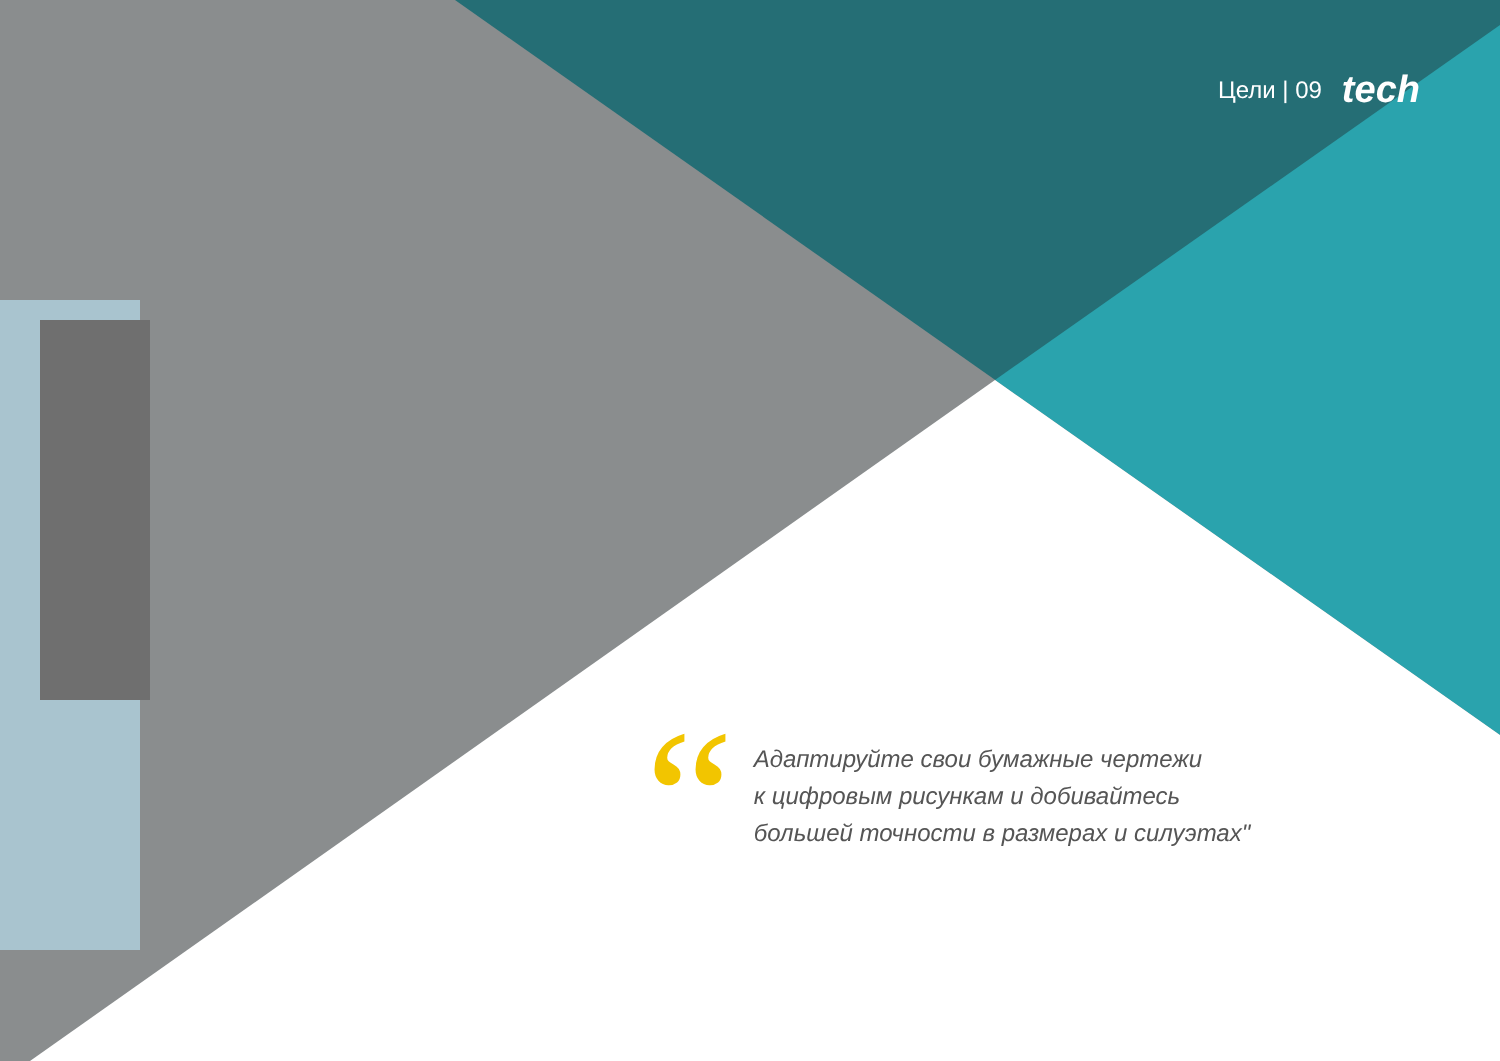Цели | 09 tech
“
Адаптируйте свои бумажные чертежи
к цифровым рисункам и добивайтесь
большей точности в размерах и силуэтах"